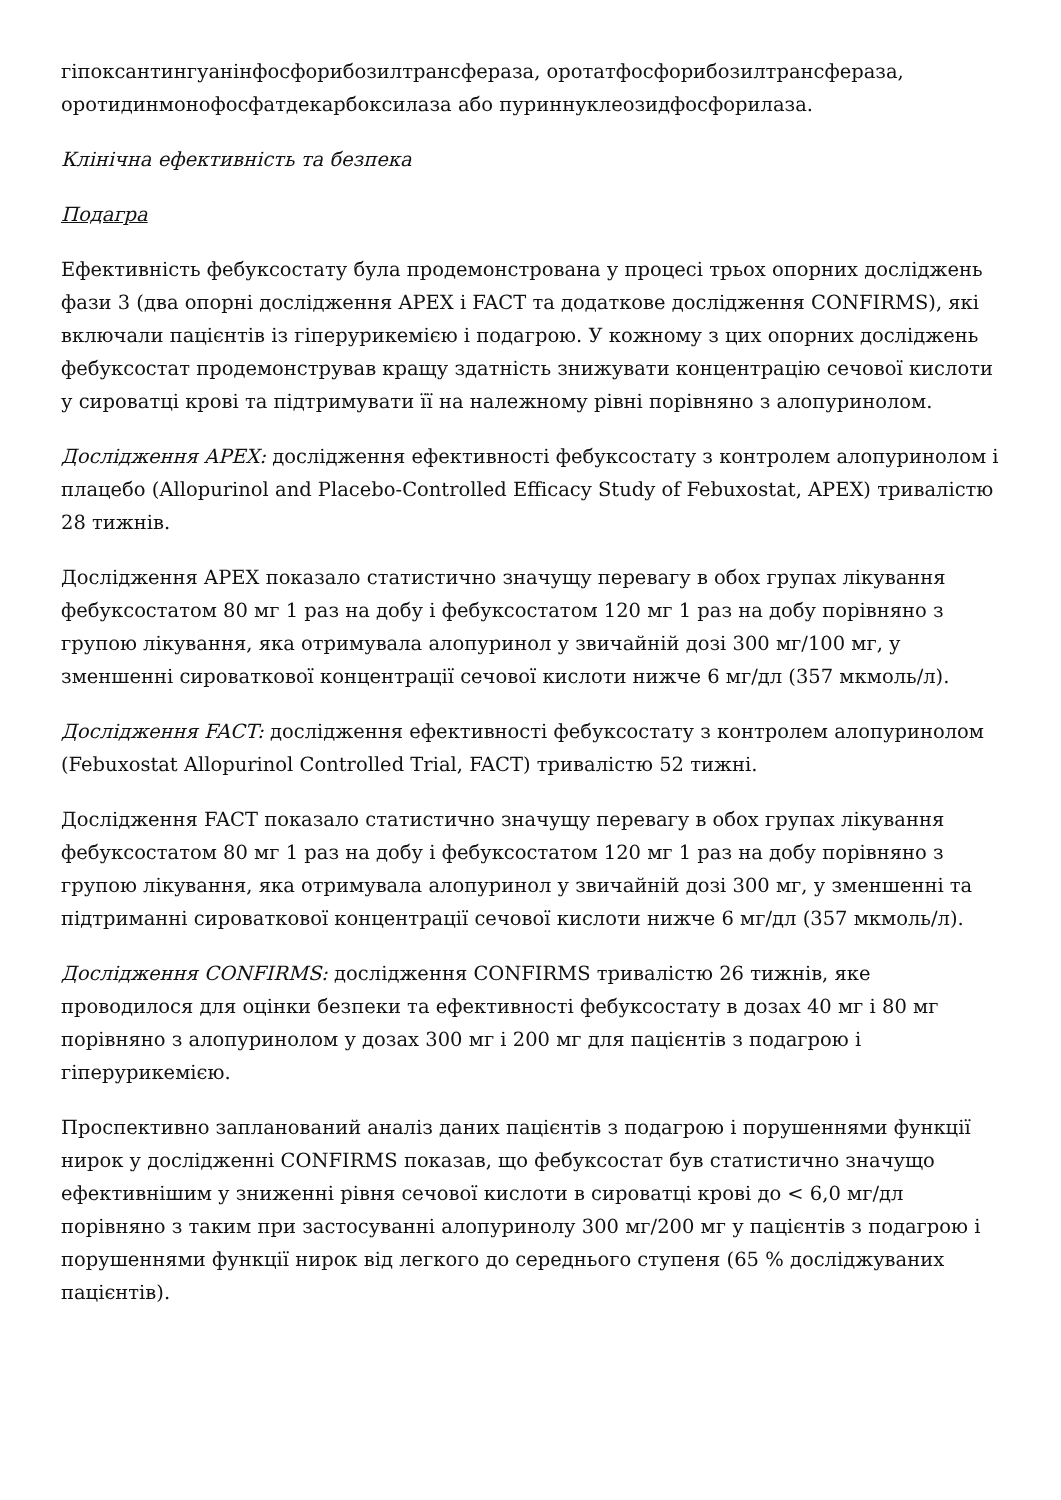гіпоксантингуанінфосфорибозилтрансфераза, оротатфосфорибозилтрансфераза, оротидинмонофосфатдекарбоксилаза або пуриннуклеозидфосфорилаза.
Клінічна ефективність та безпека
Подагра
Ефективність фебуксостату була продемонстрована у процесі трьох опорних досліджень фази 3 (два опорні дослідження APEX і FACT та додаткове дослідження CONFIRMS), які включали пацієнтів із гіперурикемією і подагрою. У кожному з цих опорних досліджень фебуксостат продемонстрував кращу здатність знижувати концентрацію сечової кислоти у сироватці крові та підтримувати її на належному рівні порівняно з алопуринолом.
Дослідження APEX: дослідження ефективності фебуксостату з контролем алопуринолом і плацебо (Allopurinol and Placebo-Controlled Efficacy Study of Febuxostat, APEX) тривалістю 28 тижнів.
Дослідження APEX показало статистично значущу перевагу в обох групах лікування фебуксостатом 80 мг 1 раз на добу і фебуксостатом 120 мг 1 раз на добу порівняно з групою лікування, яка отримувала алопуринол у звичайній дозі 300 мг/100 мг, у зменшенні сироваткової концентрації сечової кислоти нижче 6 мг/дл (357 мкмоль/л).
Дослідження FACT: дослідження ефективності фебуксостату з контролем алопуринолом (Febuxostat Allopurinol Controlled Trial, FACT) тривалістю 52 тижні.
Дослідження FACT показало статистично значущу перевагу в обох групах лікування фебуксостатом 80 мг 1 раз на добу і фебуксостатом 120 мг 1 раз на добу порівняно з групою лікування, яка отримувала алопуринол у звичайній дозі 300 мг, у зменшенні та підтриманні сироваткової концентрації сечової кислоти нижче 6 мг/дл (357 мкмоль/л).
Дослідження CONFIRMS: дослідження CONFIRMS тривалістю 26 тижнів, яке проводилося для оцінки безпеки та ефективності фебуксостату в дозах 40 мг і 80 мг порівняно з алопуринолом у дозах 300 мг і 200 мг для пацієнтів з подагрою і гіперурикемією.
Проспективно запланований аналіз даних пацієнтів з подагрою і порушеннями функції нирок у дослідженні CONFIRMS показав, що фебуксостат був статистично значущо ефективнішим у зниженні рівня сечової кислоти в сироватці крові до < 6,0 мг/дл порівняно з таким при застосуванні алопуринолу 300 мг/200 мг у пацієнтів з подагрою і порушеннями функції нирок від легкого до середнього ступеня (65 % досліджуваних пацієнтів).